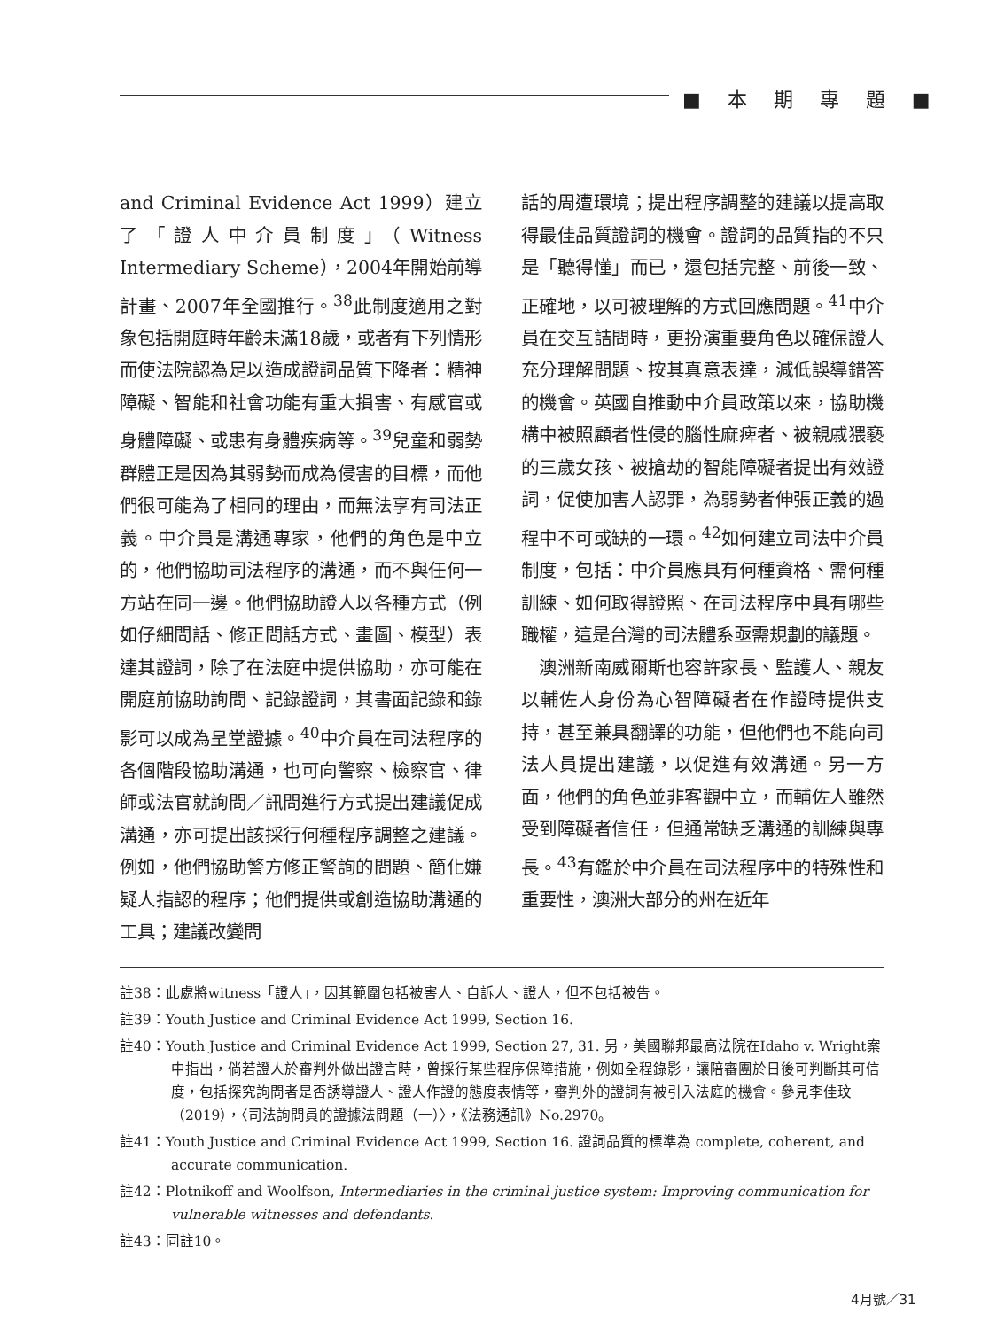■本期專題■
and Criminal Evidence Act 1999）建立了「證人中介員制度」（Witness Intermediary Scheme），2004年開始前導計畫、2007年全國推行。<sup>38</sup>此制度適用之對象包括開庭時年齡未滿18歲，或者有下列情形而使法院認為足以造成證詞品質下降者：精神障礙、智能和社會功能有重大損害、有感官或身體障礙、或患有身體疾病等。<sup>39</sup>兒童和弱勢群體正是因為其弱勢而成為侵害的目標，而他們很可能為了相同的理由，而無法享有司法正義。中介員是溝通專家，他們的角色是中立的，他們協助司法程序的溝通，而不與任何一方站在同一邊。他們協助證人以各種方式（例如仔細問話、修正問話方式、畫圖、模型）表達其證詞，除了在法庭中提供協助，亦可能在開庭前協助詢問、記錄證詞，其書面記錄和錄影可以成為呈堂證據。<sup>40</sup>中介員在司法程序的各個階段協助溝通，也可向警察、檢察官、律師或法官就詢問／訊問進行方式提出建議促成溝通，亦可提出該採行何種程序調整之建議。例如，他們協助警方修正警詢的問題、簡化嫌疑人指認的程序；他們提供或創造協助溝通的工具；建議改變問
話的周遭環境；提出程序調整的建議以提高取得最佳品質證詞的機會。證詞的品質指的不只是「聽得懂」而已，還包括完整、前後一致、正確地，以可被理解的方式回應問題。<sup>41</sup>中介員在交互詰問時，更扮演重要角色以確保證人充分理解問題、按其真意表達，減低誤導錯答的機會。英國自推動中介員政策以來，協助機構中被照顧者性侵的腦性麻痺者、被親戚猥褻的三歲女孩、被搶劫的智能障礙者提出有效證詞，促使加害人認罪，為弱勢者伸張正義的過程中不可或缺的一環。<sup>42</sup>如何建立司法中介員制度，包括：中介員應具有何種資格、需何種訓練、如何取得證照、在司法程序中具有哪些職權，這是台灣的司法體系亟需規劃的議題。
　澳洲新南威爾斯也容許家長、監護人、親友以輔佐人身份為心智障礙者在作證時提供支持，甚至兼具翻譯的功能，但他們也不能向司法人員提出建議，以促進有效溝通。另一方面，他們的角色並非客觀中立，而輔佐人雖然受到障礙者信任，但通常缺乏溝通的訓練與專長。<sup>43</sup>有鑑於中介員在司法程序中的特殊性和重要性，澳洲大部分的州在近年
註38：此處將witness「證人」，因其範圍包括被害人、自訴人、證人，但不包括被告。
註39：Youth Justice and Criminal Evidence Act 1999, Section 16.
註40：Youth Justice and Criminal Evidence Act 1999, Section 27, 31. 另，美國聯邦最高法院在Idaho v. Wright案中指出，倘若證人於審判外做出證言時，曾採行某些程序保障措施，例如全程錄影，讓陪審團於日後可判斷其可信度，包括探究詢問者是否誘導證人、證人作證的態度表情等，審判外的證詞有被引入法庭的機會。參見李佳玟（2019），〈司法詢問員的證據法問題（一）〉，《法務通訊》No.2970。
註41：Youth Justice and Criminal Evidence Act 1999, Section 16. 證詞品質的標準為 complete, coherent, and accurate communication.
註42：Plotnikoff and Woolfson, Intermediaries in the criminal justice system: Improving communication for vulnerable witnesses and defendants.
註43：同註10。
4月號／31